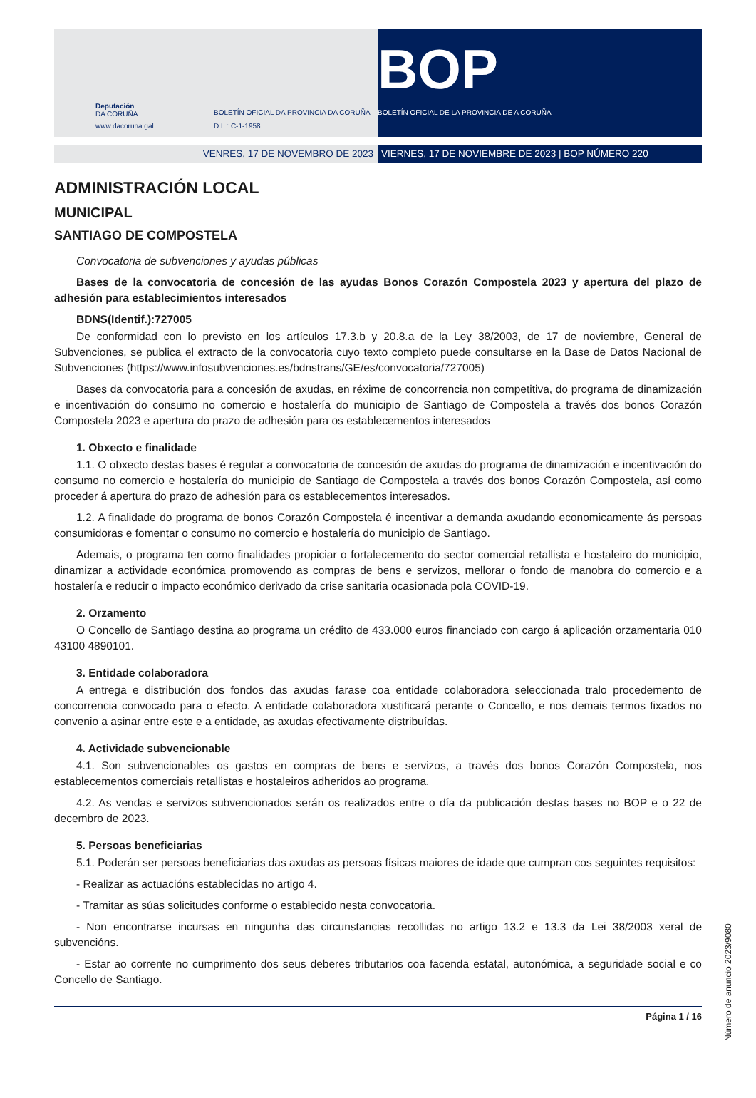Deputación
DA CORUÑA
www.dacoruna.gal
BOLETÍN OFICIAL DA PROVINCIA DA CORUÑA
D.L.: C-1-1958
BOP
BOLETÍN OFICIAL DE LA PROVINCIA DE A CORUÑA
VENRES, 17 DE NOVEMBRO DE 2023 VIERNES, 17 DE NOVIEMBRE DE 2023 | BOP NÚMERO 220
ADMINISTRACIÓN LOCAL
MUNICIPAL
SANTIAGO DE COMPOSTELA
Convocatoria de subvenciones y ayudas públicas
Bases de la convocatoria de concesión de las ayudas Bonos Corazón Compostela 2023 y apertura del plazo de adhesión para establecimientos interesados
BDNS(Identif.):727005
De conformidad con lo previsto en los artículos 17.3.b y 20.8.a de la Ley 38/2003, de 17 de noviembre, General de Subvenciones, se publica el extracto de la convocatoria cuyo texto completo puede consultarse en la Base de Datos Nacional de Subvenciones (https://www.infosubvenciones.es/bdnstrans/GE/es/convocatoria/727005)
Bases da convocatoria para a concesión de axudas, en réxime de concorrencia non competitiva, do programa de dinamización e incentivación do consumo no comercio e hostalería do municipio de Santiago de Compostela a través dos bonos Corazón Compostela 2023 e apertura do prazo de adhesión para os establecementos interesados
1. Obxecto e finalidade
1.1. O obxecto destas bases é regular a convocatoria de concesión de axudas do programa de dinamización e incentivación do consumo no comercio e hostalería do municipio de Santiago de Compostela a través dos bonos Corazón Compostela, así como proceder á apertura do prazo de adhesión para os establecementos interesados.
1.2. A finalidade do programa de bonos Corazón Compostela é incentivar a demanda axudando economicamente ás persoas consumidoras e fomentar o consumo no comercio e hostalería do municipio de Santiago.
Ademais, o programa ten como finalidades propiciar o fortalecemento do sector comercial retallista e hostaleiro do municipio, dinamizar a actividade económica promovendo as compras de bens e servizos, mellorar o fondo de manobra do comercio e a hostalería e reducir o impacto económico derivado da crise sanitaria ocasionada pola COVID-19.
2. Orzamento
O Concello de Santiago destina ao programa un crédito de 433.000 euros financiado con cargo á aplicación orzamentaria 010 43100 4890101.
3. Entidade colaboradora
A entrega e distribución dos fondos das axudas farase coa entidade colaboradora seleccionada tralo procedemento de concorrencia convocado para o efecto. A entidade colaboradora xustificará perante o Concello, e nos demais termos fixados no convenio a asinar entre este e a entidade, as axudas efectivamente distribuídas.
4. Actividade subvencionable
4.1. Son subvencionables os gastos en compras de bens e servizos, a través dos bonos Corazón Compostela, nos establecementos comerciais retallistas e hostaleiros adheridos ao programa.
4.2. As vendas e servizos subvencionados serán os realizados entre o día da publicación destas bases no BOP e o 22 de decembro de 2023.
5. Persoas beneficiarias
5.1. Poderán ser persoas beneficiarias das axudas as persoas físicas maiores de idade que cumpran cos seguintes requisitos:
- Realizar as actuacións establecidas no artigo 4.
- Tramitar as súas solicitudes conforme o establecido nesta convocatoria.
- Non encontrarse incursas en ningunha das circunstancias recollidas no artigo 13.2 e 13.3 da Lei 38/2003 xeral de subvencións.
- Estar ao corrente no cumprimento dos seus deberes tributarios coa facenda estatal, autonómica, a seguridade social e co Concello de Santiago.
Página 1 / 16
Número de anuncio 2023/9080